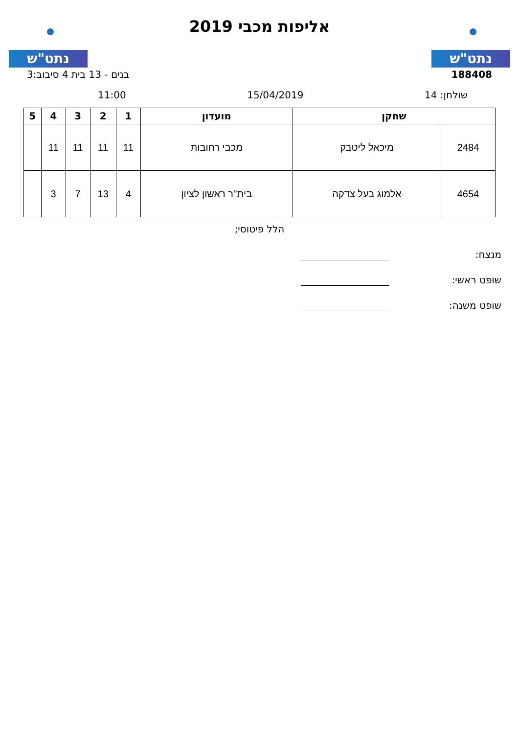נתט"ש
אליפות מכבי 2019
נתט"ש
188408 בנים - 13 בית 4 סיבוב:3
שולחן: 14 15/04/2019 11:00
| שחקן | | מועדון | 1 | 2 | 3 | 4 | 5 |
| --- | --- | --- | --- | --- | --- | --- | --- |
| 2484 | מיכאל ליטבק | מכבי רחובות | 11 | 11 | 11 | 11 | |
| 4654 | אלמוג בעל צדקה | בית''ר ראשון לציון | 4 | 13 | 7 | 3 | |
הלל פיטוסי;
מנצח:
שופט ראשי:
שופט משנה: